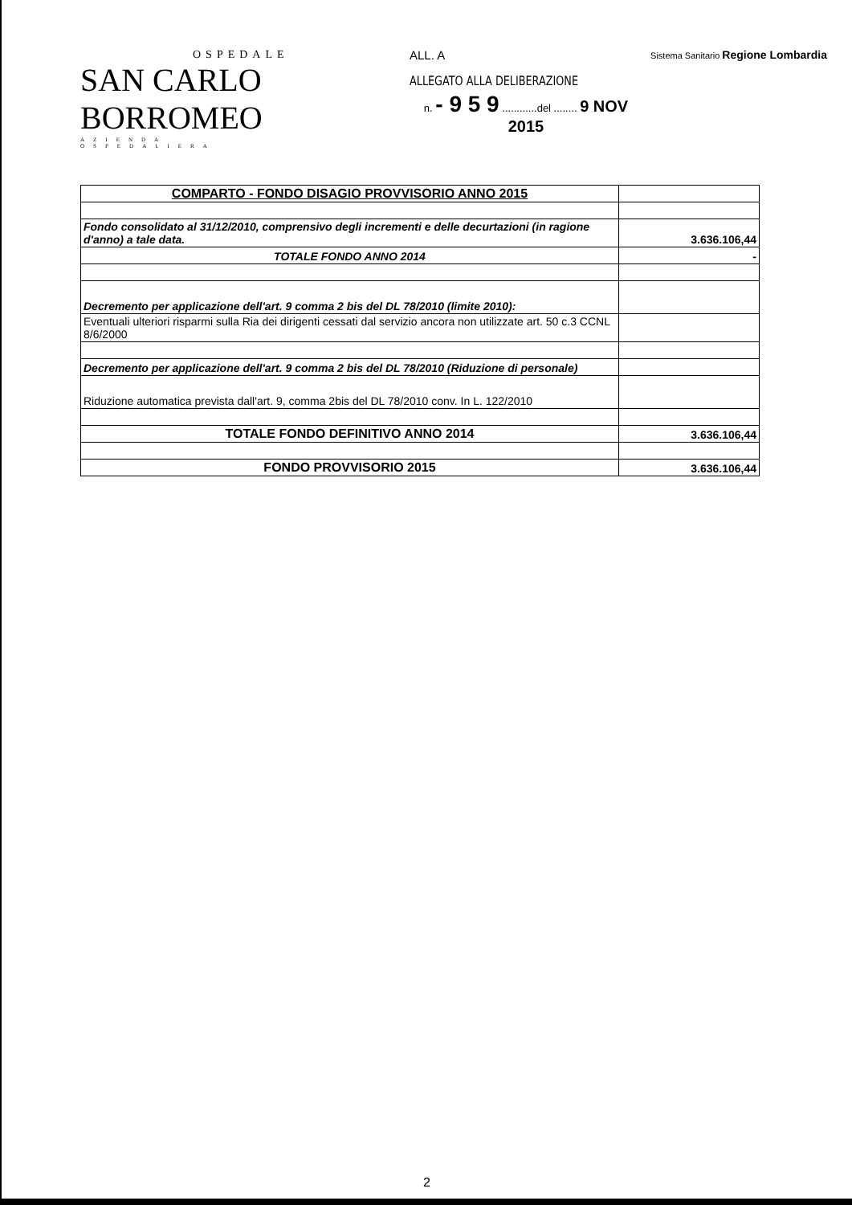OSPEDALE
SAN CARLO BORROMEO
AZIENDA OSPEDALIERA
ALL. A
ALLEGATO ALLA DELIBERAZIONE
n. - 9 5 9 ............del ........ 9 NOV 2015
Sistema Sanitario Regione Lombardia
| COMPARTO - FONDO DISAGIO PROVVISORIO ANNO 2015 | |
| Fondo consolidato al 31/12/2010, comprensivo degli incrementi e delle decurtazioni (in ragione d'anno) a tale data. | 3.636.106,44 |
| TOTALE FONDO ANNO 2014 | - |
| Decremento per applicazione dell'art. 9 comma 2 bis del DL 78/2010 (limite 2010): | |
| Eventuali ulteriori risparmi sulla Ria dei dirigenti cessati dal servizio ancora non utilizzate art. 50 c.3 CCNL 8/6/2000 | |
| Decremento per applicazione dell'art. 9 comma 2 bis del DL 78/2010 (Riduzione di personale) | |
| Riduzione automatica prevista dall'art. 9, comma 2bis del DL 78/2010 conv. In L. 122/2010 | |
| TOTALE FONDO DEFINITIVO ANNO 2014 | 3.636.106,44 |
| FONDO PROVVISORIO 2015 | 3.636.106,44 |
2